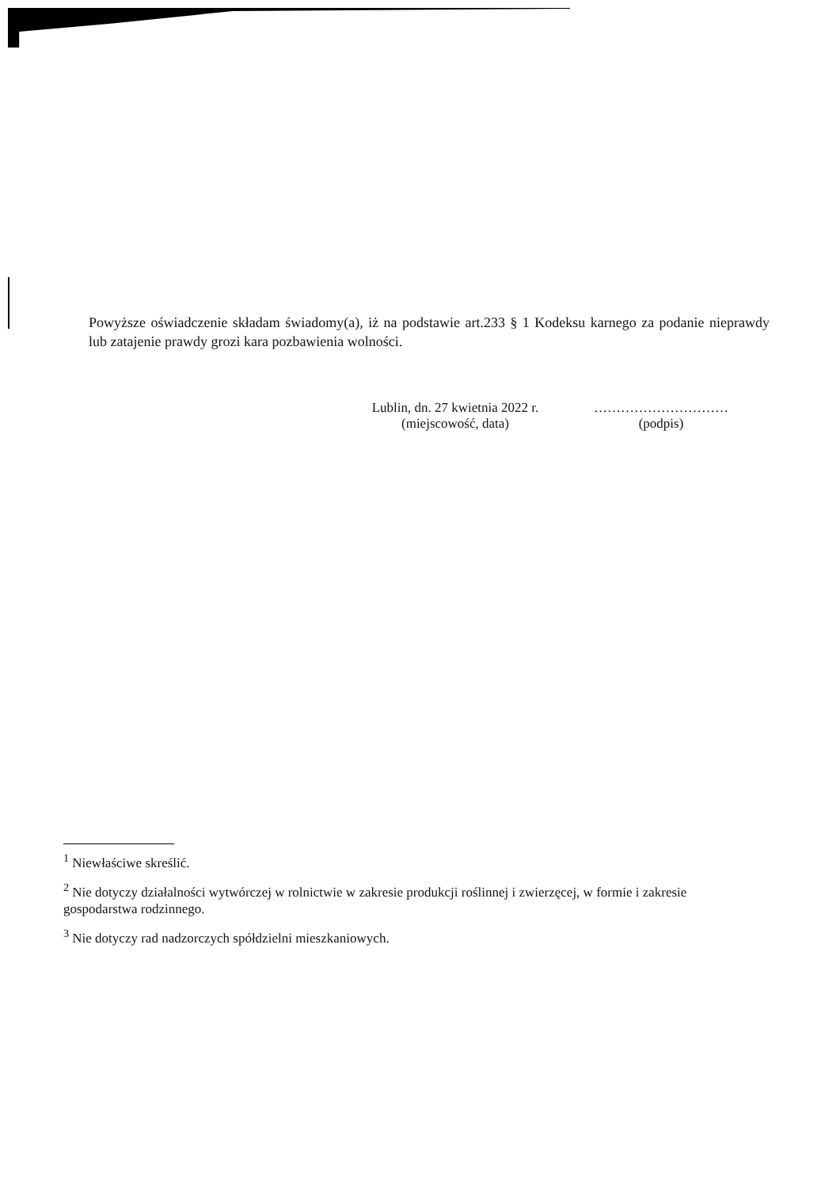Powyższe oświadczenie składam świadomy(a), iż na podstawie art.233 § 1 Kodeksu karnego za podanie nieprawdy lub zatajenie prawdy grozi kara pozbawienia wolności.
Lublin, dn. 27 kwietnia 2022 r.
(miejscowość, data)
…………………………
(podpis)
<sup>1</sup> Niewłaściwe skreślić.
<sup>2</sup> Nie dotyczy działalności wytwórczej w rolnictwie w zakresie produkcji roślinnej i zwierzęcej, w formie i zakresie gospodarstwa rodzinnego.
<sup>3</sup> Nie dotyczy rad nadzorczych spółdzielni mieszkaniowych.